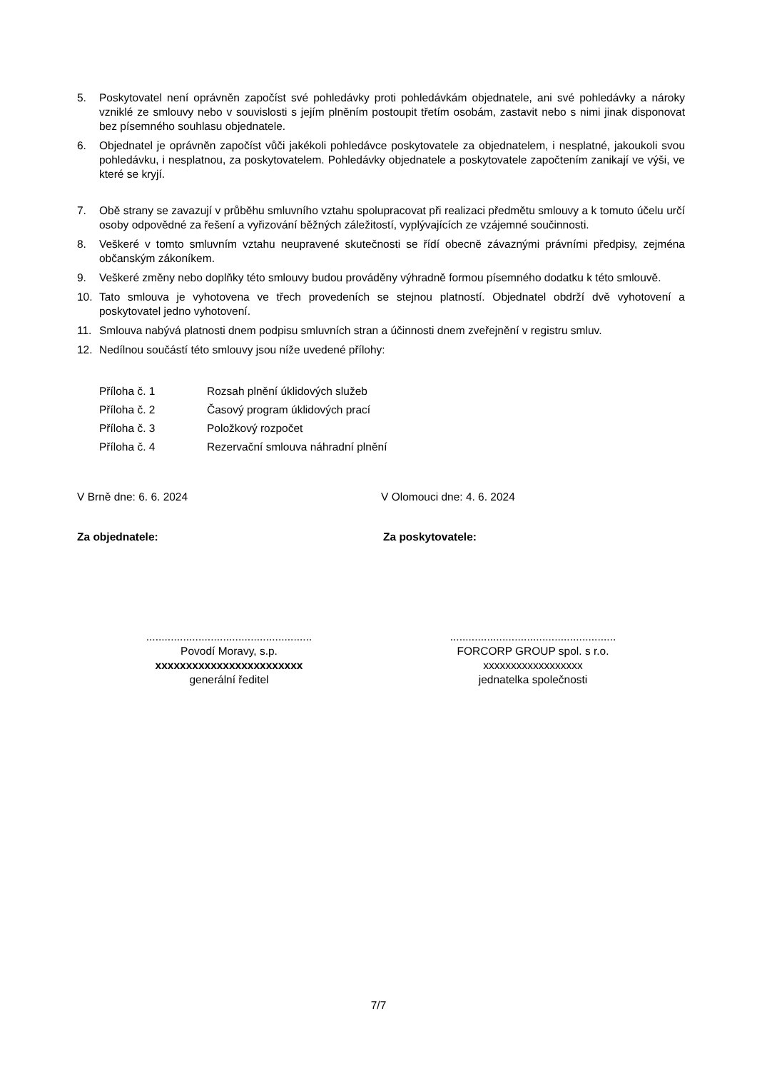5. Poskytovatel není oprávněn započíst své pohledávky proti pohledávkám objednatele, ani své pohledávky a nároky vzniklé ze smlouvy nebo v souvislosti s jejím plněním postoupit třetím osobám, zastavit nebo s nimi jinak disponovat bez písemného souhlasu objednatele.
6. Objednatel je oprávněn započíst vůči jakékoli pohledávce poskytovatele za objednatelem, i nesplatné, jakoukoli svou pohledávku, i nesplatnou, za poskytovatelem. Pohledávky objednatele a poskytovatele započtením zanikají ve výši, ve které se kryjí.
7. Obě strany se zavazují v průběhu smluvního vztahu spolupracovat při realizaci předmětu smlouvy a k tomuto účelu určí osoby odpovědné za řešení a vyřizování běžných záležitostí, vyplývajících ze vzájemné součinnosti.
8. Veškeré v tomto smluvním vztahu neupravené skutečnosti se řídí obecně závaznými právními předpisy, zejména občanským zákoníkem.
9. Veškeré změny nebo doplňky této smlouvy budou prováděny výhradně formou písemného dodatku k této smlouvě.
10. Tato smlouva je vyhotovena ve třech provedeních se stejnou platností. Objednatel obdrží dvě vyhotovení a poskytovatel jedno vyhotovení.
11. Smlouva nabývá platnosti dnem podpisu smluvních stran a účinnosti dnem zveřejnění v registru smluv.
12. Nedílnou součástí této smlouvy jsou níže uvedené přílohy:
Příloha č. 1 Rozsah plnění úklidových služeb
Příloha č. 2 Časový program úklidových prací
Příloha č. 3 Položkový rozpočet
Příloha č. 4 Rezervační smlouva náhradní plnění
V Brně dne: 6. 6. 2024 V Olomouci dne: 4. 6. 2024
Za objednatele: Za poskytovatele:
......................................................
Povodí Moravy, s.p.
xxxxxxxxxxxxxxxxxxxxxxxx
generální ředitel
......................................................
FORCORP GROUP spol. s r.o.
xxxxxxxxxxxxxxxxxx
jednatelka společnosti
7/7